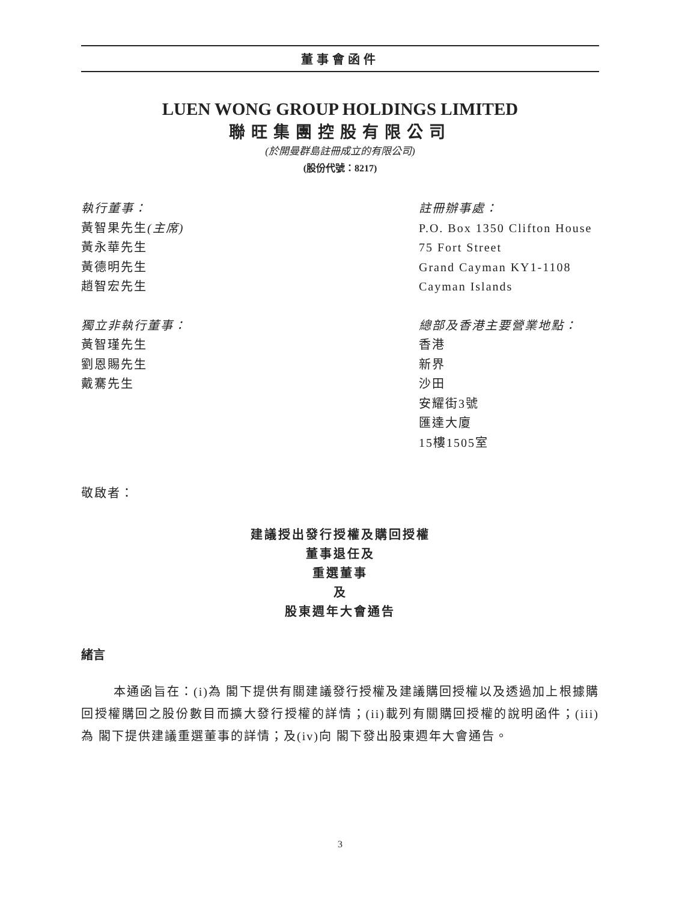董事會函件
LUEN WONG GROUP HOLDINGS LIMITED
聯旺集團控股有限公司
(於開曼群島註冊成立的有限公司)
(股份代號：8217)
執行董事：
黃智果先生(主席)
黃永華先生
黃德明先生
趙智宏先生
獨立非執行董事：
黃智瑾先生
劉恩賜先生
戴騫先生
註冊辦事處：
P.O. Box 1350 Clifton House
75 Fort Street
Grand Cayman KY1-1108
Cayman Islands
總部及香港主要營業地點：
香港
新界
沙田
安耀街3號
匯達大廈
15樓1505室
敬啟者：
建議授出發行授權及購回授權
董事退任及
重選董事
及
股東週年大會通告
緒言
本通函旨在：(i)為 閣下提供有關建議發行授權及建議購回授權以及透過加上根據購回授權購回之股份數目而擴大發行授權的詳情；(ii)載列有關購回授權的說明函件；(iii)為 閣下提供建議重選董事的詳情；及(iv)向 閣下發出股東週年大會通告。
3